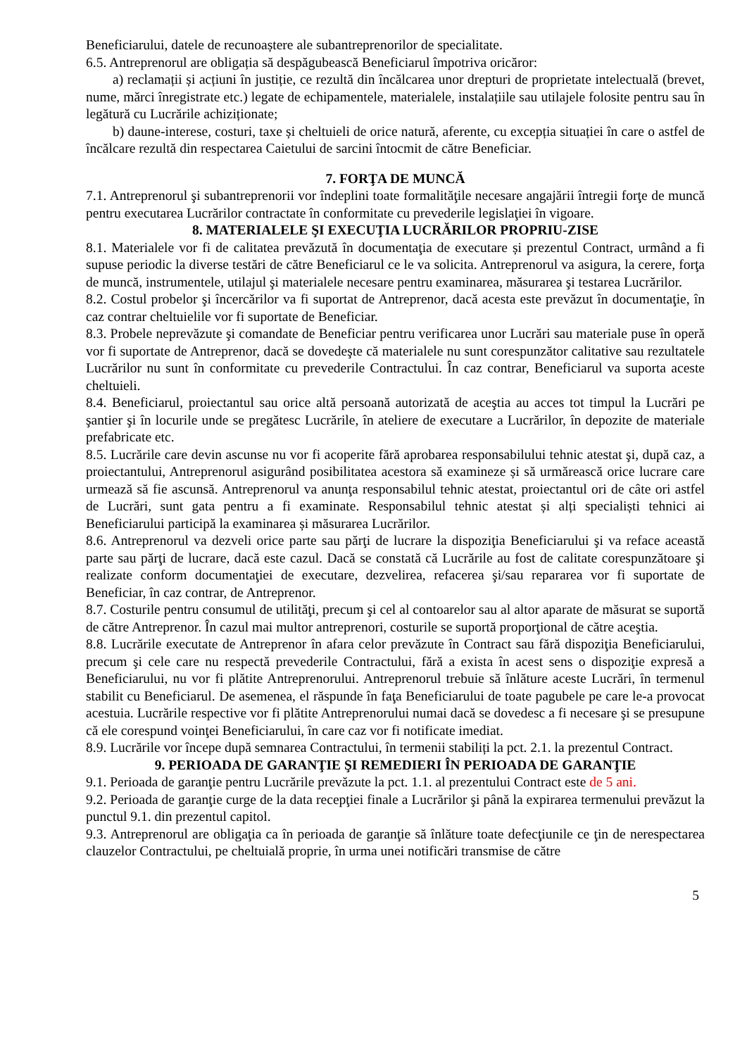Beneficiarului, datele de recunoaștere ale subantreprenorilor de specialitate.
6.5. Antreprenorul are obligația să despăgubească Beneficiarul împotriva oricăror:
a) reclamații și acțiuni în justiție, ce rezultă din încălcarea unor drepturi de proprietate intelectuală (brevet, nume, mărci înregistrate etc.) legate de echipamentele, materialele, instalațiile sau utilajele folosite pentru sau în legătură cu Lucrările achiziționate;
b) daune-interese, costuri, taxe și cheltuieli de orice natură, aferente, cu excepția situației în care o astfel de încălcare rezultă din respectarea Caietului de sarcini întocmit de către Beneficiar.
7. FORŢA DE MUNCĂ
7.1. Antreprenorul şi subantreprenorii vor îndeplini toate formalităţile necesare angajării întregii forţe de muncă pentru executarea Lucrărilor contractate în conformitate cu prevederile legislaţiei în vigoare.
8. MATERIALELE ŞI EXECUŢIA LUCRĂRILOR PROPRIU-ZISE
8.1. Materialele vor fi de calitatea prevăzută în documentaţia de executare și prezentul Contract, urmând a fi supuse periodic la diverse testări de către Beneficiarul ce le va solicita. Antreprenorul va asigura, la cerere, forţa de muncă, instrumentele, utilajul şi materialele necesare pentru examinarea, măsurarea şi testarea Lucrărilor.
8.2. Costul probelor şi încercărilor va fi suportat de Antreprenor, dacă acesta este prevăzut în documentaţie, în caz contrar cheltuielile vor fi suportate de Beneficiar.
8.3. Probele neprevăzute şi comandate de Beneficiar pentru verificarea unor Lucrări sau materiale puse în operă vor fi suportate de Antreprenor, dacă se dovedeşte că materialele nu sunt corespunzător calitative sau rezultatele Lucrărilor nu sunt în conformitate cu prevederile Contractului. În caz contrar, Beneficiarul va suporta aceste cheltuieli.
8.4. Beneficiarul, proiectantul sau orice altă persoană autorizată de aceştia au acces tot timpul la Lucrări pe şantier şi în locurile unde se pregătesc Lucrările, în ateliere de executare a Lucrărilor, în depozite de materiale prefabricate etc.
8.5. Lucrările care devin ascunse nu vor fi acoperite fără aprobarea responsabilului tehnic atestat şi, după caz, a proiectantului, Antreprenorul asigurând posibilitatea acestora să examineze și să urmărească orice lucrare care urmează să fie ascunsă. Antreprenorul va anunţa responsabilul tehnic atestat, proiectantul ori de câte ori astfel de Lucrări, sunt gata pentru a fi examinate. Responsabilul tehnic atestat și alți specialiști tehnici ai Beneficiarului participă la examinarea și măsurarea Lucrărilor.
8.6. Antreprenorul va dezveli orice parte sau părţi de lucrare la dispoziţia Beneficiarului şi va reface această parte sau părţi de lucrare, dacă este cazul. Dacă se constată că Lucrările au fost de calitate corespunzătoare şi realizate conform documentaţiei de executare, dezvelirea, refacerea şi/sau repararea vor fi suportate de Beneficiar, în caz contrar, de Antreprenor.
8.7. Costurile pentru consumul de utilităţi, precum şi cel al contoarelor sau al altor aparate de măsurat se suportă de către Antreprenor. În cazul mai multor antreprenori, costurile se suportă proporţional de către aceştia.
8.8. Lucrările executate de Antreprenor în afara celor prevăzute în Contract sau fără dispoziţia Beneficiarului, precum şi cele care nu respectă prevederile Contractului, fără a exista în acest sens o dispoziţie expresă a Beneficiarului, nu vor fi plătite Antreprenorului. Antreprenorul trebuie să înlăture aceste Lucrări, în termenul stabilit cu Beneficiarul. De asemenea, el răspunde în faţa Beneficiarului de toate pagubele pe care le-a provocat acestuia. Lucrările respective vor fi plătite Antreprenorului numai dacă se dovedesc a fi necesare şi se presupune că ele corespund voinţei Beneficiarului, în care caz vor fi notificate imediat.
8.9. Lucrările vor începe după semnarea Contractului, în termenii stabiliți la pct. 2.1. la prezentul Contract.
9. PERIOADA DE GARANŢIE ŞI REMEDIERI ÎN PERIOADA DE GARANŢIE
9.1. Perioada de garanţie pentru Lucrările prevăzute la pct. 1.1. al prezentului Contract este de 5 ani.
9.2. Perioada de garanţie curge de la data recepţiei finale a Lucrărilor şi până la expirarea termenului prevăzut la punctul 9.1. din prezentul capitol.
9.3. Antreprenorul are obligaţia ca în perioada de garanţie să înlăture toate defecţiunile ce ţin de nerespectarea clauzelor Contractului, pe cheltuială proprie, în urma unei notificări transmise de către
5